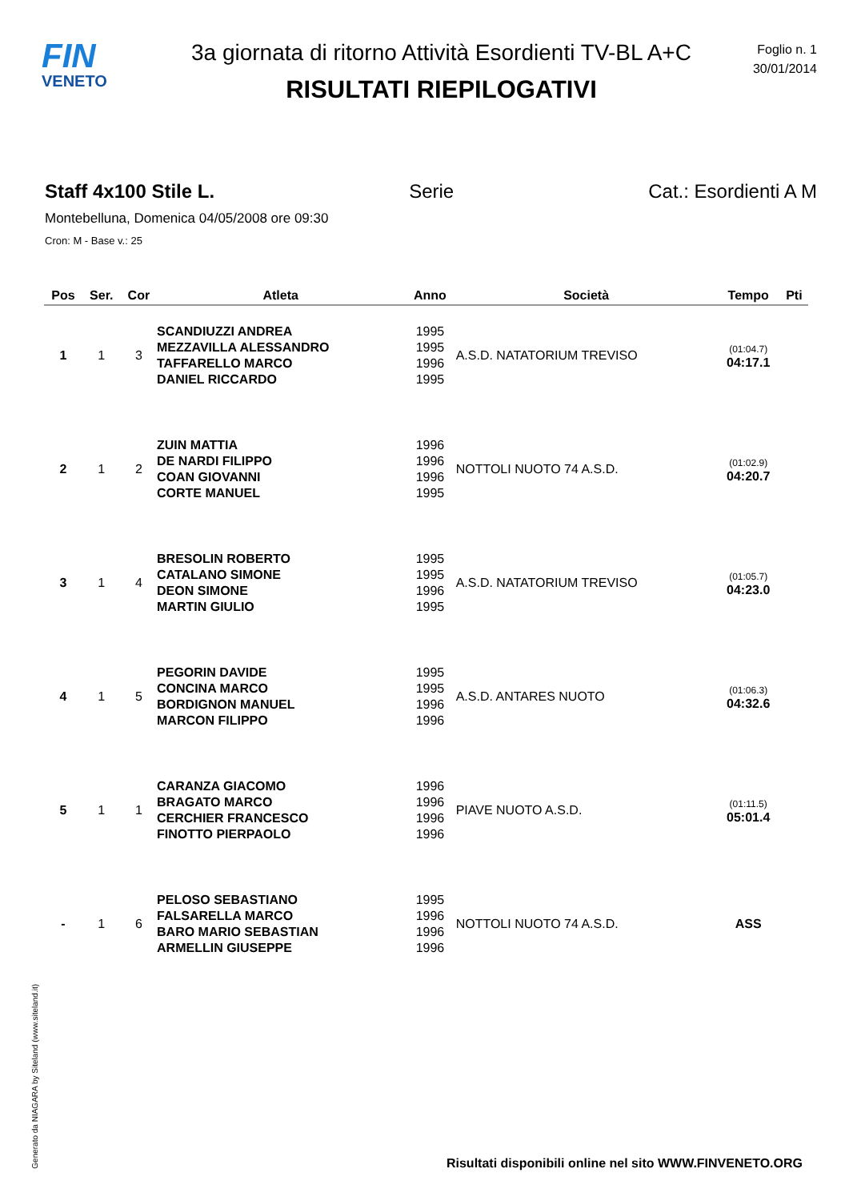FIN
VENETO
3a giornata di ritorno Attività Esordienti TV-BL A+C
RISULTATI RIEPILOGATIVI
Foglio n. 1
30/01/2014
Staff 4x100 Stile L. Serie Cat.: Esordienti A M
Montebelluna, Domenica 04/05/2008 ore 09:30
Cron: M - Base v.: 25
| Pos | Ser. | Cor | Atleta | Anno | Società | Tempo | Pti |
| --- | --- | --- | --- | --- | --- | --- | --- |
| 1 | 1 | 3 | SCANDIUZZI ANDREA MEZZAVILLA ALESSANDRO TAFFARELLO MARCO DANIEL RICCARDO | 1995 1995 1996 1995 | A.S.D. NATATORIUM TREVISO | (01:04.7) 04:17.1 | |
| 2 | 1 | 2 | ZUIN MATTIA DE NARDI FILIPPO COAN GIOVANNI CORTE MANUEL | 1996 1996 1996 1995 | NOTTOLI NUOTO 74 A.S.D. | (01:02.9) 04:20.7 | |
| 3 | 1 | 4 | BRESOLIN ROBERTO CATALANO SIMONE DEON SIMONE MARTIN GIULIO | 1995 1995 1996 1995 | A.S.D. NATATORIUM TREVISO | (01:05.7) 04:23.0 | |
| 4 | 1 | 5 | PEGORIN DAVIDE CONCINA MARCO BORDIGNON MANUEL MARCON FILIPPO | 1995 1995 1996 1996 | A.S.D. ANTARES NUOTO | (01:06.3) 04:32.6 | |
| 5 | 1 | 1 | CARANZA GIACOMO BRAGATO MARCO CERCHIER FRANCESCO FINOTTO PIERPAOLO | 1996 1996 1996 1996 | PIAVE NUOTO A.S.D. | (01:11.5) 05:01.4 | |
| - | 1 | 6 | PELOSO SEBASTIANO FALSARELLA MARCO BARO MARIO SEBASTIAN ARMELLIN GIUSEPPE | 1995 1996 1996 1996 | NOTTOLI NUOTO 74 A.S.D. | ASS | |
Generato da NIAGARA by Siteland (www.siteland.it)
Risultati disponibili online nel sito WWW.FINVENETO.ORG